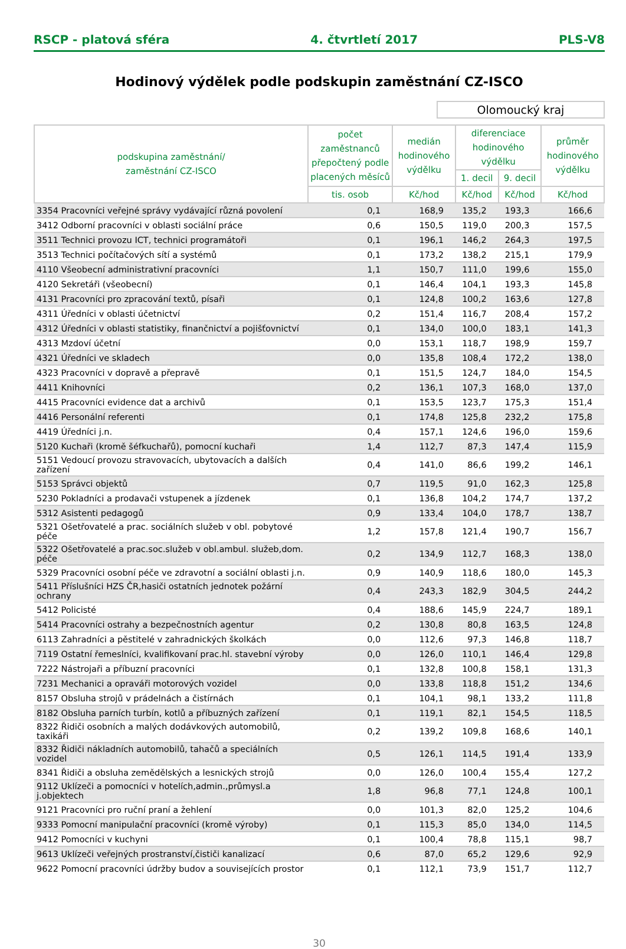RSCP - platová sféra 4. čtvrtletí 2017 PLS-V8
Hodinový výdělek podle podskupin zaměstnání CZ-ISCO
Olomoucký kraj
| podskupina zaměstnání/ zaměstnání CZ-ISCO | počet zaměstnanců přepočtený podle placených měsíců | medián hodinového výdělku | diferenciace hodinového výdělku | | průměr hodinového výdělku |
| --- | --- | --- | --- | --- | --- |
| | | | 1. decil | 9. decil | |
| | tis. osob | Kč/hod | Kč/hod | Kč/hod | Kč/hod |
| 3354 Pracovníci veřejné správy vydávající různá povolení | 0,1 | 168,9 | 135,2 | 193,3 | 166,6 |
| 3412 Odborní pracovníci v oblasti sociální práce | 0,6 | 150,5 | 119,0 | 200,3 | 157,5 |
| 3511 Technici provozu ICT, technici programátoři | 0,1 | 196,1 | 146,2 | 264,3 | 197,5 |
| 3513 Technici počítačových sítí a systémů | 0,1 | 173,2 | 138,2 | 215,1 | 179,9 |
| 4110 Všeobecní administrativní pracovníci | 1,1 | 150,7 | 111,0 | 199,6 | 155,0 |
| 4120 Sekretáři (všeobecní) | 0,1 | 146,4 | 104,1 | 193,3 | 145,8 |
| 4131 Pracovníci pro zpracování textů, písaři | 0,1 | 124,8 | 100,2 | 163,6 | 127,8 |
| 4311 Úředníci v oblasti účetnictví | 0,2 | 151,4 | 116,7 | 208,4 | 157,2 |
| 4312 Úředníci v oblasti statistiky, finančnictví a pojišťovnictví | 0,1 | 134,0 | 100,0 | 183,1 | 141,3 |
| 4313 Mzdoví účetní | 0,0 | 153,1 | 118,7 | 198,9 | 159,7 |
| 4321 Úředníci ve skladech | 0,0 | 135,8 | 108,4 | 172,2 | 138,0 |
| 4323 Pracovníci v dopravě a přepravě | 0,1 | 151,5 | 124,7 | 184,0 | 154,5 |
| 4411 Knihovníci | 0,2 | 136,1 | 107,3 | 168,0 | 137,0 |
| 4415 Pracovníci evidence dat a archivů | 0,1 | 153,5 | 123,7 | 175,3 | 151,4 |
| 4416 Personální referenti | 0,1 | 174,8 | 125,8 | 232,2 | 175,8 |
| 4419 Úředníci j.n. | 0,4 | 157,1 | 124,6 | 196,0 | 159,6 |
| 5120 Kuchaři (kromě šéfkuchařů), pomocní kuchaři | 1,4 | 112,7 | 87,3 | 147,4 | 115,9 |
| 5151 Vedoucí provozu stravovacích, ubytovacích a dalších zařízení | 0,4 | 141,0 | 86,6 | 199,2 | 146,1 |
| 5153 Správci objektů | 0,7 | 119,5 | 91,0 | 162,3 | 125,8 |
| 5230 Pokladníci a prodavači vstupenek a jízdenek | 0,1 | 136,8 | 104,2 | 174,7 | 137,2 |
| 5312 Asistenti pedagogů | 0,9 | 133,4 | 104,0 | 178,7 | 138,7 |
| 5321 Ošetřovatelé a prac. sociálních služeb v obl. pobytové péče | 1,2 | 157,8 | 121,4 | 190,7 | 156,7 |
| 5322 Ošetřovatelé a prac.soc.služeb v obl.ambul. služeb,dom. péče | 0,2 | 134,9 | 112,7 | 168,3 | 138,0 |
| 5329 Pracovníci osobní péče ve zdravotní a sociální oblasti j.n. | 0,9 | 140,9 | 118,6 | 180,0 | 145,3 |
| 5411 Příslušníci HZS ČR,hasiči ostatních jednotek požární ochrany | 0,4 | 243,3 | 182,9 | 304,5 | 244,2 |
| 5412 Policisté | 0,4 | 188,6 | 145,9 | 224,7 | 189,1 |
| 5414 Pracovníci ostrahy a bezpečnostních agentur | 0,2 | 130,8 | 80,8 | 163,5 | 124,8 |
| 6113 Zahradníci a pěstitelé v zahradnických školkách | 0,0 | 112,6 | 97,3 | 146,8 | 118,7 |
| 7119 Ostatní řemeslníci, kvalifikovaní prac.hl. stavební výroby | 0,0 | 126,0 | 110,1 | 146,4 | 129,8 |
| 7222 Nástrojaři a příbuzní pracovníci | 0,1 | 132,8 | 100,8 | 158,1 | 131,3 |
| 7231 Mechanici a opraváři motorových vozidel | 0,0 | 133,8 | 118,8 | 151,2 | 134,6 |
| 8157 Obsluha strojů v prádelnách a čistírnách | 0,1 | 104,1 | 98,1 | 133,2 | 111,8 |
| 8182 Obsluha parních turbín, kotlů a příbuzných zařízení | 0,1 | 119,1 | 82,1 | 154,5 | 118,5 |
| 8322 Řidiči osobních a malých dodávkových automobilů, taxikáři | 0,2 | 139,2 | 109,8 | 168,6 | 140,1 |
| 8332 Řidiči nákladních automobilů, tahačů a speciálních vozidel | 0,5 | 126,1 | 114,5 | 191,4 | 133,9 |
| 8341 Řidiči a obsluha zemědělských a lesnických strojů | 0,0 | 126,0 | 100,4 | 155,4 | 127,2 |
| 9112 Uklízeči a pomocníci v hotelích,admin.,průmysl.a j.objektech | 1,8 | 96,8 | 77,1 | 124,8 | 100,1 |
| 9121 Pracovníci pro ruční praní a žehlení | 0,0 | 101,3 | 82,0 | 125,2 | 104,6 |
| 9333 Pomocní manipulační pracovníci (kromě výroby) | 0,1 | 115,3 | 85,0 | 134,0 | 114,5 |
| 9412 Pomocníci v kuchyni | 0,1 | 100,4 | 78,8 | 115,1 | 98,7 |
| 9613 Uklízeči veřejných prostranství,čističi kanalizací | 0,6 | 87,0 | 65,2 | 129,6 | 92,9 |
| 9622 Pomocní pracovníci údržby budov a souvisejících prostor | 0,1 | 112,1 | 73,9 | 151,7 | 112,7 |
30